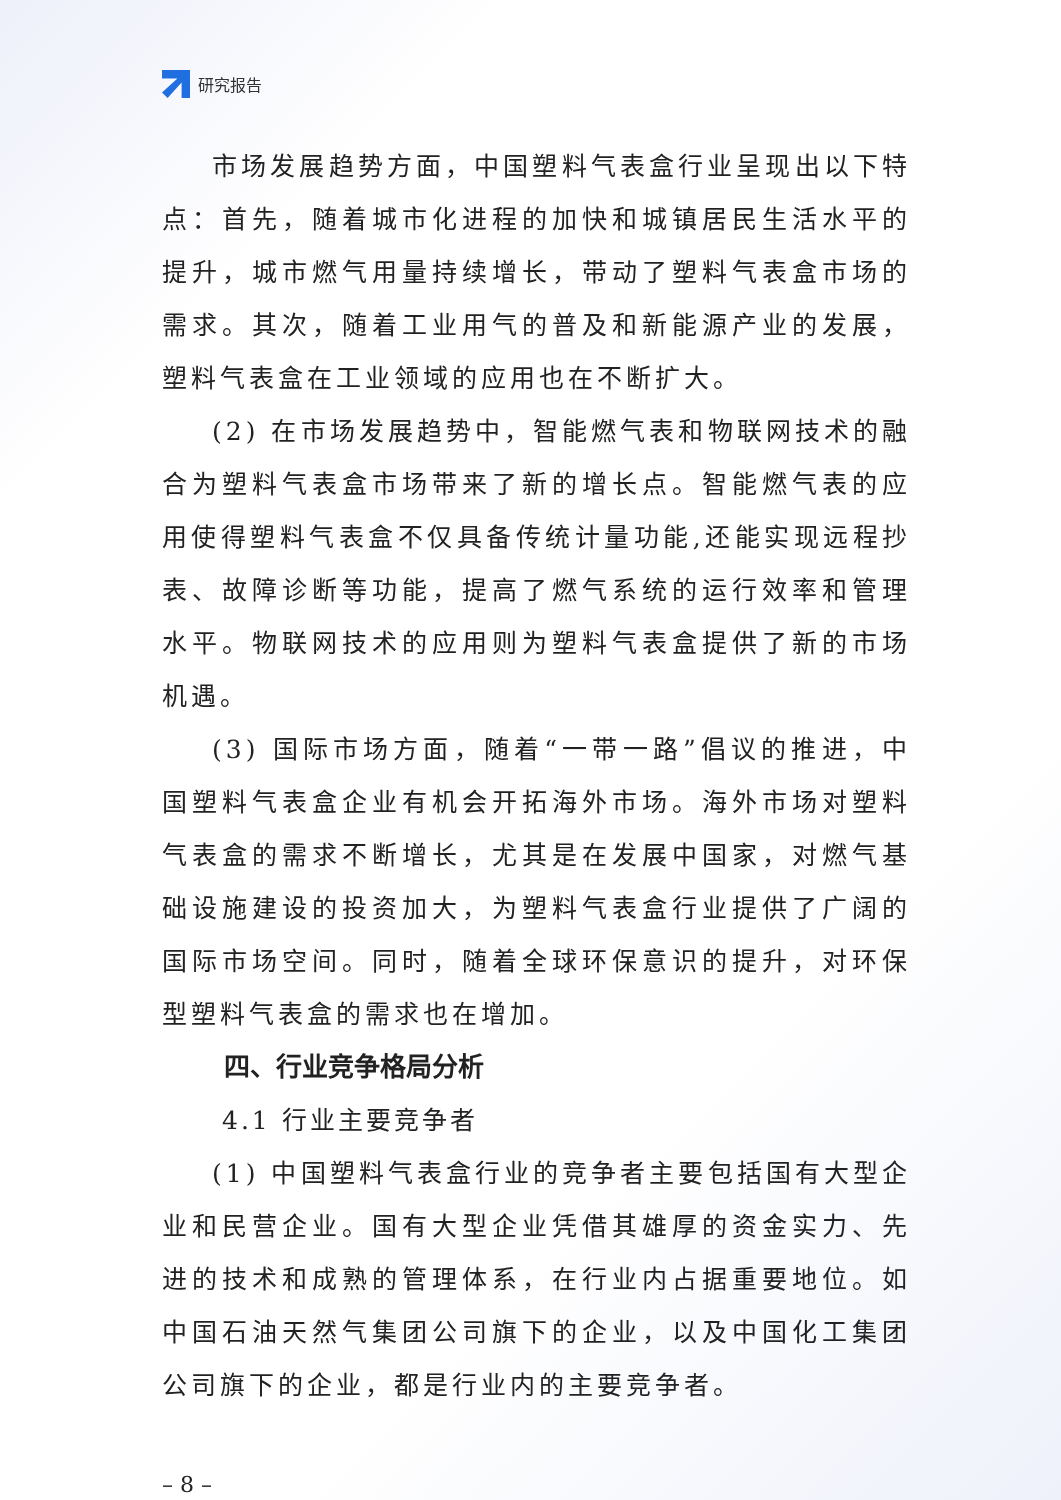研究报告
市场发展趋势方面，中国塑料气表盒行业呈现出以下特点：首先，随着城市化进程的加快和城镇居民生活水平的提升，城市燃气用量持续增长，带动了塑料气表盒市场的需求。其次，随着工业用气的普及和新能源产业的发展，塑料气表盒在工业领域的应用也在不断扩大。
(2) 在市场发展趋势中，智能燃气表和物联网技术的融合为塑料气表盒市场带来了新的增长点。智能燃气表的应用使得塑料气表盒不仅具备传统计量功能,还能实现远程抄表、故障诊断等功能，提高了燃气系统的运行效率和管理水平。物联网技术的应用则为塑料气表盒提供了新的市场机遇。
(3) 国际市场方面，随着“一带一路”倡议的推进，中国塑料气表盒企业有机会开拓海外市场。海外市场对塑料气表盒的需求不断增长，尤其是在发展中国家，对燃气基础设施建设的投资加大，为塑料气表盒行业提供了广阔的国际市场空间。同时，随着全球环保意识的提升，对环保型塑料气表盒的需求也在增加。
四、行业竞争格局分析
4.1 行业主要竞争者
(1) 中国塑料气表盒行业的竞争者主要包括国有大型企业和民营企业。国有大型企业凭借其雄厚的资金实力、先进的技术和成熟的管理体系，在行业内占据重要地位。如中国石油天然气集团公司旗下的企业，以及中国化工集团公司旗下的企业，都是行业内的主要竞争者。
– 8 –